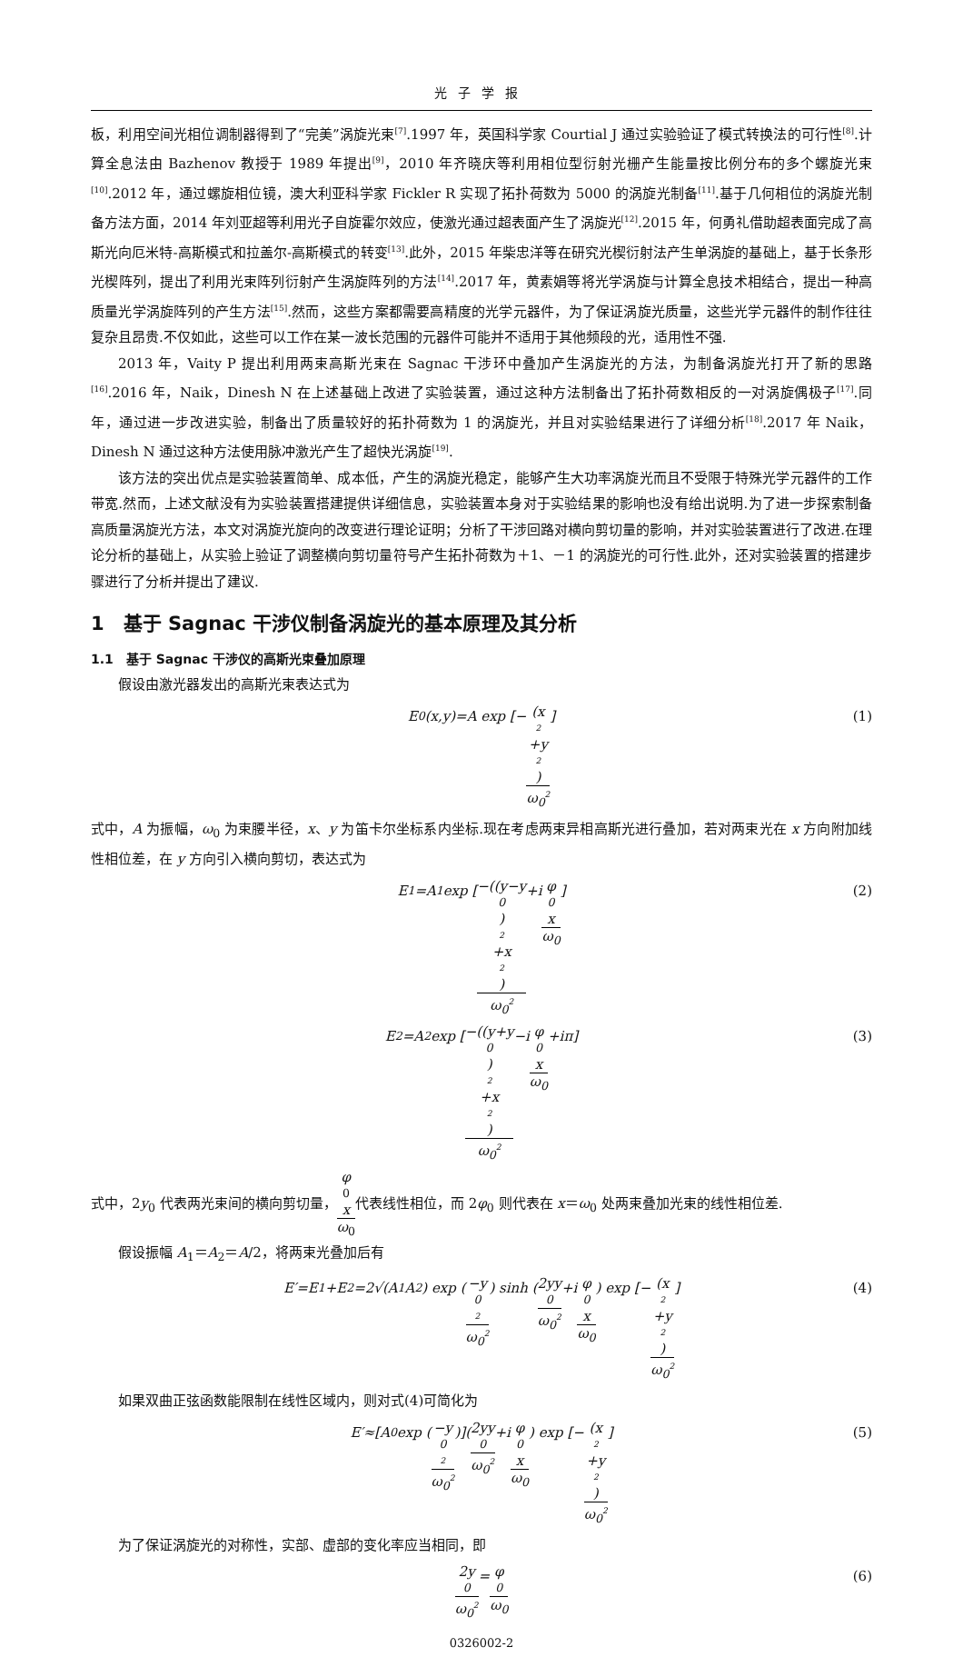光子学报
板，利用空间光相位调制器得到了“完美”涡旋光束<sup>[7]</sup>.1997 年，英国科学家 Courtial J 通过实验验证了模式转换法的可行性<sup>[8]</sup>.计算全息法由 Bazhenov 教授于 1989 年提出<sup>[9]</sup>，2010 年齐晓庆等利用相位型衍射光栅产生能量按比例分布的多个螺旋光束<sup>[10]</sup>.2012 年，通过螺旋相位镜，澳大利亚科学家 Fickler R 实现了拓扑荷数为 5000 的涡旋光制备<sup>[11]</sup>.基于几何相位的涡旋光制备方法方面，2014 年刘亚超等利用光子自旋霍尔效应，使激光通过超表面产生了涡旋光<sup>[12]</sup>.2015 年，何勇礼借助超表面完成了高斯光向厄米特-高斯模式和拉盖尔-高斯模式的转变<sup>[13]</sup>.此外，2015 年柴忠洋等在研究光楔衍射法产生单涡旋的基础上，基于长条形光楔阵列，提出了利用光束阵列衍射产生涡旋阵列的方法<sup>[14]</sup>.2017 年，黄素娟等将光学涡旋与计算全息技术相结合，提出一种高质量光学涡旋阵列的产生方法<sup>[15]</sup>.然而，这些方案都需要高精度的光学元器件，为了保证涡旋光质量，这些光学元器件的制作往往复杂且昂贵.不仅如此，这些可以工作在某一波长范围的元器件可能并不适用于其他频段的光，适用性不强.
2013 年，Vaity P 提出利用两束高斯光束在 Sagnac 干涉环中叠加产生涡旋光的方法，为制备涡旋光打开了新的思路<sup>[16]</sup>.2016 年，Naik，Dinesh N 在上述基础上改进了实验装置，通过这种方法制备出了拓扑荷数相反的一对涡旋偶极子<sup>[17]</sup>.同年，通过进一步改进实验，制备出了质量较好的拓扑荷数为 1 的涡旋光，并且对实验结果进行了详细分析<sup>[18]</sup>.2017 年 Naik，Dinesh N 通过这种方法使用脉冲激光产生了超快光涡旋<sup>[19]</sup>.
该方法的突出优点是实验装置简单、成本低，产生的涡旋光稳定，能够产生大功率涡旋光而且不受限于特殊光学元器件的工作带宽.然而，上述文献没有为实验装置搭建提供详细信息，实验装置本身对于实验结果的影响也没有给出说明.为了进一步探索制备高质量涡旋光方法，本文对涡旋光旋向的改变进行理论证明；分析了干涉回路对横向剪切量的影响，并对实验装置进行了改进.在理论分析的基础上，从实验上验证了调整横向剪切量符号产生拓扑荷数为＋1、－1 的涡旋光的可行性.此外，还对实验装置的搭建步骤进行了分析并提出了建议.
1　基于 Sagnac 干涉仪制备涡旋光的基本原理及其分析
1.1　基于 Sagnac 干涉仪的高斯光束叠加原理
假设由激光器发出的高斯光束表达式为
E<sub>0</sub>(x,y)=A exp [− (x<sup>2</sup>+y<sup>2</sup>) ω<sub>0</sub><sup>2</sup>] (1)
式中，A 为振幅，ω<sub>0</sub> 为束腰半径，x、y 为笛卡尔坐标系内坐标.现在考虑两束异相高斯光进行叠加，若对两束光在 x 方向附加线性相位差，在 y 方向引入横向剪切，表达式为
E<sub>1</sub>=A<sub>1</sub> exp [−((y−y<sub>0</sub>)<sup>2</sup>+x<sup>2</sup>) ω<sub>0</sub><sup>2</sup> +i φ<sub>0</sub>x ω<sub>0</sub>] (2)
E<sub>2</sub>=A<sub>2</sub> exp [−((y+y<sub>0</sub>)<sup>2</sup>+x<sup>2</sup>) ω<sub>0</sub><sup>2</sup> −i φ<sub>0</sub>x ω<sub>0</sub> +iπ] (3)
式中，2y<sub>0</sub> 代表两光束间的横向剪切量，φ<sub>0</sub> x ω<sub>0</sub>代表线性相位，而 2φ<sub>0</sub> 则代表在 x＝ω<sub>0</sub> 处两束叠加光束的线性相位差.
假设振幅 A<sub>1</sub>＝A<sub>2</sub>＝A/2，将两束光叠加后有
E′=E<sub>1</sub>+E<sub>2</sub>=2√(A<sub>1</sub>A<sub>2</sub>) exp (−y<sub>0</sub><sup>2</sup> ω<sub>0</sub><sup>2</sup>) sinh (2yy<sub>0</sub> ω<sub>0</sub><sup>2</sup> +i φ<sub>0</sub>x ω<sub>0</sub>) exp [− (x<sup>2</sup>+y<sup>2</sup>) ω<sub>0</sub><sup>2</sup>] (4)
如果双曲正弦函数能限制在线性区域内，则对式(4)可简化为
E′≈[A<sub>0</sub> exp (−y<sub>0</sub><sup>2</sup> ω<sub>0</sub><sup>2</sup>)](2yy<sub>0</sub> ω<sub>0</sub><sup>2</sup> +i φ<sub>0</sub>x ω<sub>0</sub>) exp [− (x<sup>2</sup>+y<sup>2</sup>) ω<sub>0</sub><sup>2</sup>] (5)
为了保证涡旋光的对称性，实部、虚部的变化率应当相同，即
2y<sub>0</sub> ω<sub>0</sub><sup>2</sup> = φ<sub>0</sub> ω<sub>0</sub> (6)
0326002-2